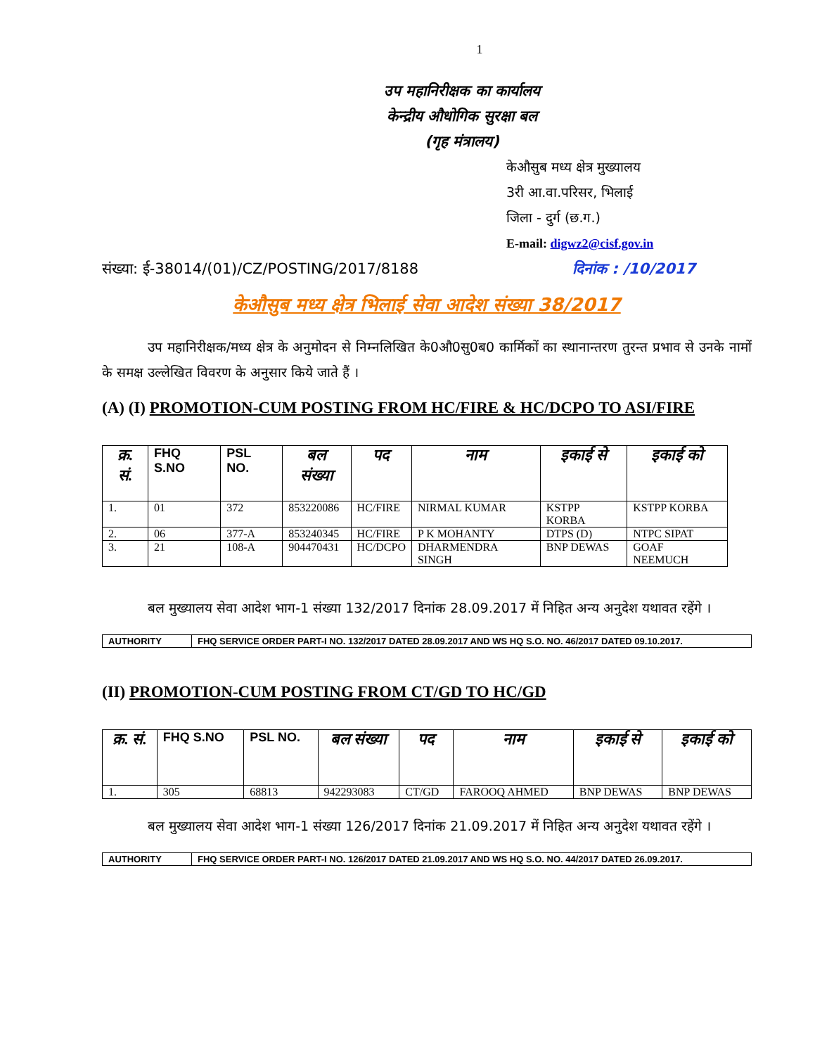1
उप महानिरीक्षक का कार्यालय
केन्द्रीय औधोगिक सुरक्षा बल
(गृह मंत्रालय)
केऔसुब मध्य क्षेत्र मुख्यालय
3री आ.वा.परिसर, भिलाई
जिला - दुर्ग (छ.ग.)
E-mail: digwz2@cisf.gov.in
संख्या: ई-38014/(01)/CZ/POSTING/2017/8188 दिनांक : /10/2017
केऔसुब मध्य क्षेत्र भिलाई सेवा आदेश संख्या 38/2017
उप महानिरीक्षक/मध्य क्षेत्र के अनुमोदन से निम्नलिखित के0औ0सु0ब0 कार्मिकों का स्थानान्तरण तुरन्त प्रभाव से उनके नामों के समक्ष उल्लेखित विवरण के अनुसार किये जाते हैं ।
(A) (I) PROMOTION-CUM POSTING FROM HC/FIRE & HC/DCPO TO ASI/FIRE
| क्र. सं. | FHQ S.NO | PSL NO. | बल संख्या | पद | नाम | इकाई से | इकाई को |
| --- | --- | --- | --- | --- | --- | --- | --- |
| 1. | 01 | 372 | 853220086 | HC/FIRE | NIRMAL KUMAR | KSTPP KORBA | KSTPP KORBA |
| 2. | 06 | 377-A | 853240345 | HC/FIRE | P K MOHANTY | DTPS (D) | NTPC SIPAT |
| 3. | 21 | 108-A | 904470431 | HC/DCPO | DHARMENDRA SINGH | BNP DEWAS | GOAF NEEMUCH |
बल मुख्यालय सेवा आदेश भाग-1 संख्या 132/2017 दिनांक 28.09.2017 में निहित अन्य अनुदेश यथावत रहेंगे ।
| AUTHORITY | FHQ SERVICE ORDER PART-I NO. 132/2017 DATED 28.09.2017 AND WS HQ S.O. NO. 46/2017 DATED 09.10.2017. |
(II) PROMOTION-CUM POSTING FROM CT/GD TO HC/GD
| क्र. सं. | FHQ S.NO | PSL NO. | बल संख्या | पद | नाम | इकाई से | इकाई को |
| --- | --- | --- | --- | --- | --- | --- | --- |
| 1. | 305 | 68813 | 942293083 | CT/GD | FAROOQ AHMED | BNP DEWAS | BNP DEWAS |
बल मुख्यालय सेवा आदेश भाग-1 संख्या 126/2017 दिनांक 21.09.2017 में निहित अन्य अनुदेश यथावत रहेंगे ।
| AUTHORITY | FHQ SERVICE ORDER PART-I NO. 126/2017 DATED 21.09.2017 AND WS HQ S.O. NO. 44/2017 DATED 26.09.2017. |